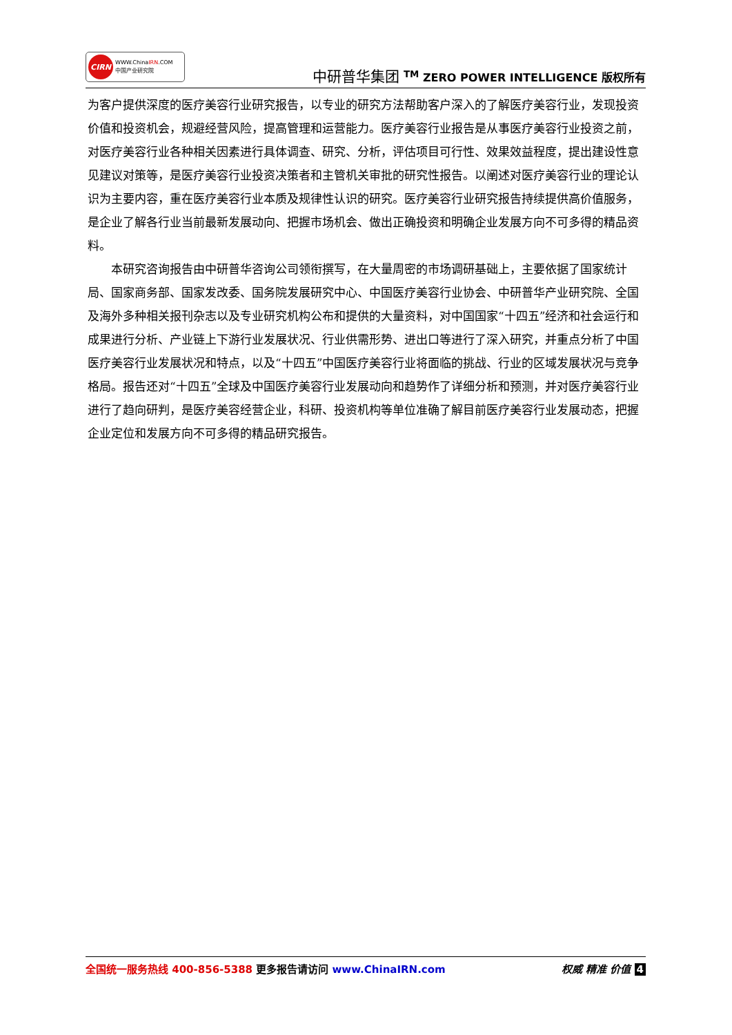CIRN
WWW.ChinaIRN.COM
中国产业研究院
中研普华集团 <sup>TM</sup> ZERO POWER INTELLIGENCE 版权所有
为客户提供深度的医疗美容行业研究报告，以专业的研究方法帮助客户深入的了解医疗美容行业，发现投资价值和投资机会，规避经营风险，提高管理和运营能力。医疗美容行业报告是从事医疗美容行业投资之前，对医疗美容行业各种相关因素进行具体调查、研究、分析，评估项目可行性、效果效益程度，提出建设性意见建议对策等，是医疗美容行业投资决策者和主管机关审批的研究性报告。以阐述对医疗美容行业的理论认识为主要内容，重在医疗美容行业本质及规律性认识的研究。医疗美容行业研究报告持续提供高价值服务，是企业了解各行业当前最新发展动向、把握市场机会、做出正确投资和明确企业发展方向不可多得的精品资料。
本研究咨询报告由中研普华咨询公司领衔撰写，在大量周密的市场调研基础上，主要依据了国家统计局、国家商务部、国家发改委、国务院发展研究中心、中国医疗美容行业协会、中研普华产业研究院、全国及海外多种相关报刊杂志以及专业研究机构公布和提供的大量资料，对中国国家“十四五”经济和社会运行和成果进行分析、产业链上下游行业发展状况、行业供需形势、进出口等进行了深入研究，并重点分析了中国医疗美容行业发展状况和特点，以及“十四五”中国医疗美容行业将面临的挑战、行业的区域发展状况与竞争格局。报告还对“十四五”全球及中国医疗美容行业发展动向和趋势作了详细分析和预测，并对医疗美容行业进行了趋向研判，是医疗美容经营企业，科研、投资机构等单位准确了解目前医疗美容行业发展动态，把握企业定位和发展方向不可多得的精品研究报告。
全国统一服务热线 400-856-5388 更多报告请访问 www.ChinaIRN.com
权威 精准 价值 4